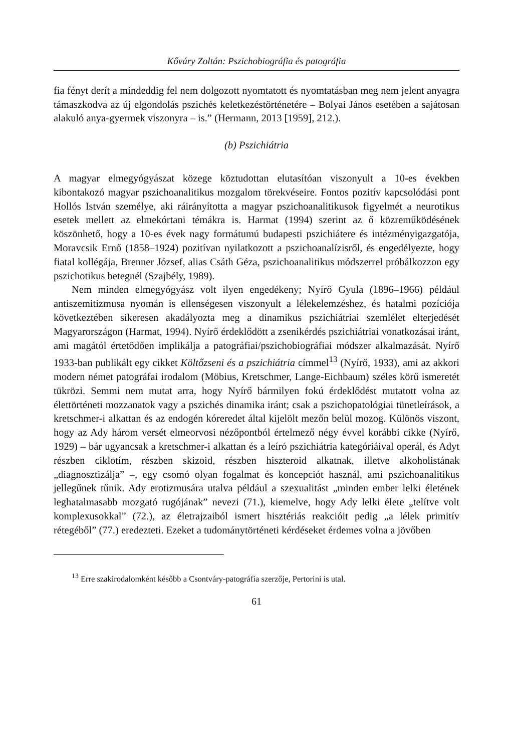Kőváry Zoltán: Pszichobiográfia és patográfia
fia fényt derít a mindeddig fel nem dolgozott nyomtatott és nyomtatásban meg nem jelent anyagra támaszkodva az új elgondolás pszichés keletkezéstörténetére – Bolyai János esetében a sajátosan alakuló anya-gyermek viszonyra – is.” (Hermann, 2013 [1959], 212.).
(b) Pszichiátria
A magyar elmegyógyászat közege köztudottan elutasítóan viszonyult a 10-es években kibontakozó magyar pszichoanalitikus mozgalom törekvéseire. Fontos pozitív kapcsolódási pont Hollós István személye, aki ráirányította a magyar pszichoanalitikusok figyelmét a neurotikus esetek mellett az elmekórtani témákra is. Harmat (1994) szerint az ő közreműködésének köszönhető, hogy a 10-es évek nagy formátumú budapesti pszichiátere és intézményigazgatója, Moravcsik Ernő (1858–1924) pozitívan nyilatkozott a pszichoanalízisről, és engedélyezte, hogy fiatal kollégája, Brenner József, alias Csáth Géza, pszichoanalitikus módszerrel próbálkozzon egy pszichotikus betegnél (Szajbély, 1989).
Nem minden elmegyógyász volt ilyen engedékeny; Nyírő Gyula (1896–1966) például antiszemitizmusa nyomán is ellenségesen viszonyult a lélekelemzéshez, és hatalmi pozíciója következtében sikeresen akadályozta meg a dinamikus pszichiátriai szemlélet elterjedését Magyarországon (Harmat, 1994). Nyírő érdeklődött a zsenikérdés pszichiátriai vonatkozásai iránt, ami magától értetődően implikálja a patográfiai/pszichobiográfiai módszer alkalmazását. Nyírő 1933-ban publikált egy cikket Költőzseni és a pszichiátria címmel<sup>13</sup> (Nyírő, 1933), ami az akkori modern német patográfai irodalom (Möbius, Kretschmer, Lange-Eichbaum) széles körű ismeretét tükrözi. Semmi nem mutat arra, hogy Nyírő bármilyen fokú érdeklődést mutatott volna az élettörténeti mozzanatok vagy a pszichés dinamika iránt; csak a pszichopatológiai tünetleírások, a kretschmer-i alkattan és az endogén kóreredet által kijelölt mezőn belül mozog. Különös viszont, hogy az Ady három versét elmeorvosi nézőpontból értelmező négy évvel korábbi cikke (Nyírő, 1929) – bár ugyancsak a kretschmer-i alkattan és a leíró pszichiátria kategóriáival operál, és Adyt részben ciklotím, részben skizoid, részben hiszteroid alkatnak, illetve alkoholistának „diagnosztizálja” –, egy csomó olyan fogalmat és koncepciót használ, ami pszichoanalitikus jellegűnek tűnik. Ady erotizmusára utalva például a szexualitást „minden ember lelki életének leghatalmasabb mozgató rugójának” nevezi (71.), kiemelve, hogy Ady lelki élete „telítve volt komplexusokkal” (72.), az életrajzaiból ismert hisztériás reakcióit pedig „a lélek primitív rétegéből” (77.) eredezteti. Ezeket a tudománytörténeti kérdéseket érdemes volna a jövőben
<sup>13</sup> Erre szakirodalomként később a Csontváry-patográfia szerzője, Pertorini is utal.
61